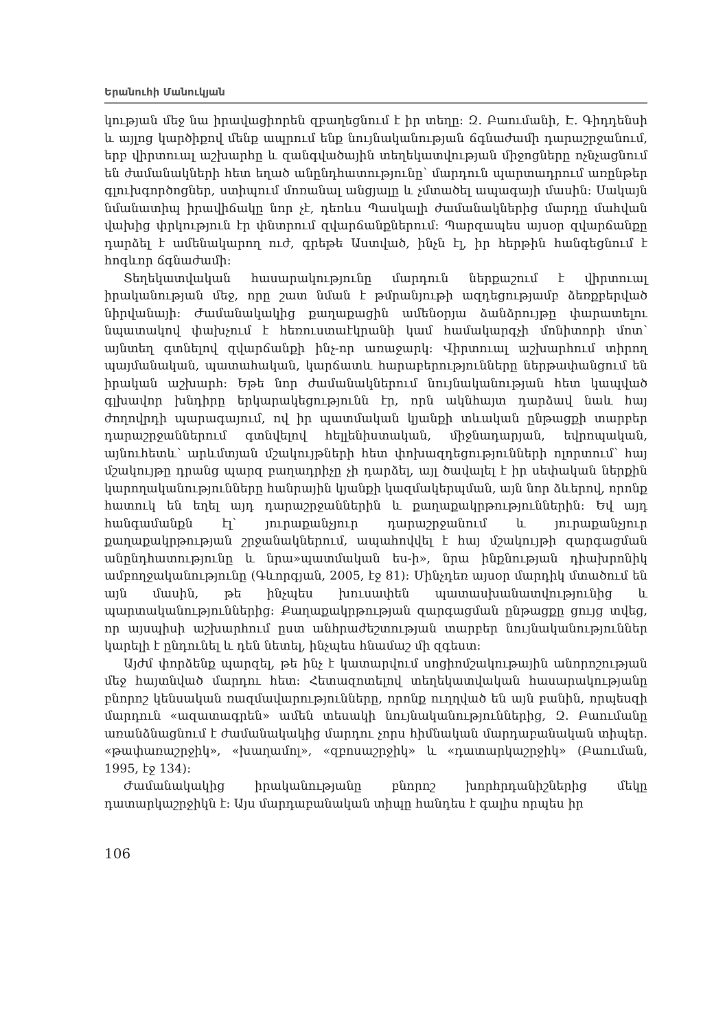Երանուհի Մանուկյան
կության մեջ նա իրավացիորեն զբաղեցնում է իր տեղը: Զ. Բաումանի, Է. Գիդդենսի և այլոց կարծիքով մենք ապրում ենք նույնականության ճգնաժամի դարաշրջանում, երբ վիրտուալ աշխարհը և զանգվածային տեղեկատվության միջոցները ոչնչացնում են ժամանակների հետ եղած անընդհատությունը՝ մարդուն պարտադրում առընթեր գլուխգործոցներ, ստիպում մոռանալ անցյալը և չմտածել ապագայի մասին: Սակայն նմանատիպ իրավիճակը նոր չէ, դեռևս Պասկալի ժամանակներից մարդը մահվան վախից փրկություն էր փնտրում զվարճանքներում: Պարզապես այսօր զվարճանքը դարձել է ամենակարող ուժ, գրեթե Աստված, ինչն էլ, իր հերթին հանգեցնում է հոգևոր ճգնաժամի:
Տեղեկատվական հասարակությունը մարդուն ներքաշում է վիրտուալ իրականության մեջ, որը շատ նման է թմրանյութի ազդեցությամբ ձեռքբերված նիրվանայի: Ժամանակակից քաղաքացին ամենօրյա ձանձրույթը փարատելու նպատակով փախչում է հեռուստաէկրանի կամ համակարգչի մոնիտորի մոտ՝ այնտեղ գտնելով զվարճանքի ինչ-որ առաջարկ: Վիրտուալ աշխարհում տիրող պայմանական, պատահական, կարճատև հարաբերությունները ներթափանցում են իրական աշխարհ: Եթե նոր ժամանակներում նույնականության հետ կապված գլխավոր խնդիրը երկարակեցությունն էր, որն ակնհայտ դարձավ նաև հայ ժողովրդի պարագայում, ով իր պատմական կյանքի տևական ընթացքի տարբեր դարաշրջաններում գտնվելով հելլենիստական, միջնադարյան, եվրոպական, այնուհետև՝ արևմտյան մշակույթների հետ փոխազդեցությունների ոլորտում՝ հայ մշակույթը դրանց պարզ բաղադրիչը չի դարձել, այլ ծավալել է իր սեփական ներքին կարողականությունները հանրային կյանքի կազմակերպման, այն նոր ձևերով, որոնք հատուկ են եղել այդ դարաշրջաններին և քաղաքակրթություններին: Եվ այդ հանգամանքն էլ՝ յուրաքանչյուր դարաշրջանում և յուրաքանչյուր քաղաքակրթության շրջանակներում, ապահովվել է հայ մշակույթի զարգացման անընդհատությունը և նրա»պատմական ես-ի», նրա ինքնության դիախրոնիկ ամբողջականությունը (Գևորգյան, 2005, էջ 81): Մինչդեռ այսօր մարդիկ մտածում են այն մասին, թե ինչպես խուսափեն պատասխանատվությունից և պարտականություններից: Քաղաքակրթության զարգացման ընթացքը ցույց տվեց, որ այսպիսի աշխարհում ըստ անհրաժեշտության տարբեր նույնականություններ կարելի է ընդունել և դեն նետել, ինչպես հնամաշ մի զգեստ:
Այժմ փորձենք պարզել, թե ինչ է կատարվում սոցիոմշակութային անորոշության մեջ հայտնված մարդու հետ: Հետազոտելով տեղեկատվական հասարակությանը բնորոշ կենսական ռազմավարությունները, որոնք ուղղված են այն բանին, որպեսզի մարդուն «ազատագրեն» ամեն տեսակի նույնականություններից, Զ. Բաումանը առանձնացնում է ժամանակակից մարդու չորս հիմնական մարդաբանական տիպեր. «թափառաշրջիկ», «խաղամոլ», «զբոսաշրջիկ» և «դատարկաշրջիկ» (Բաուման, 1995, էջ 134):
Ժամանակակից իրականությանը բնորոշ խորհրդանիշներից մեկը դատարկաշրջիկն է: Այս մարդաբանական տիպը հանդես է գալիս որպես իր
106